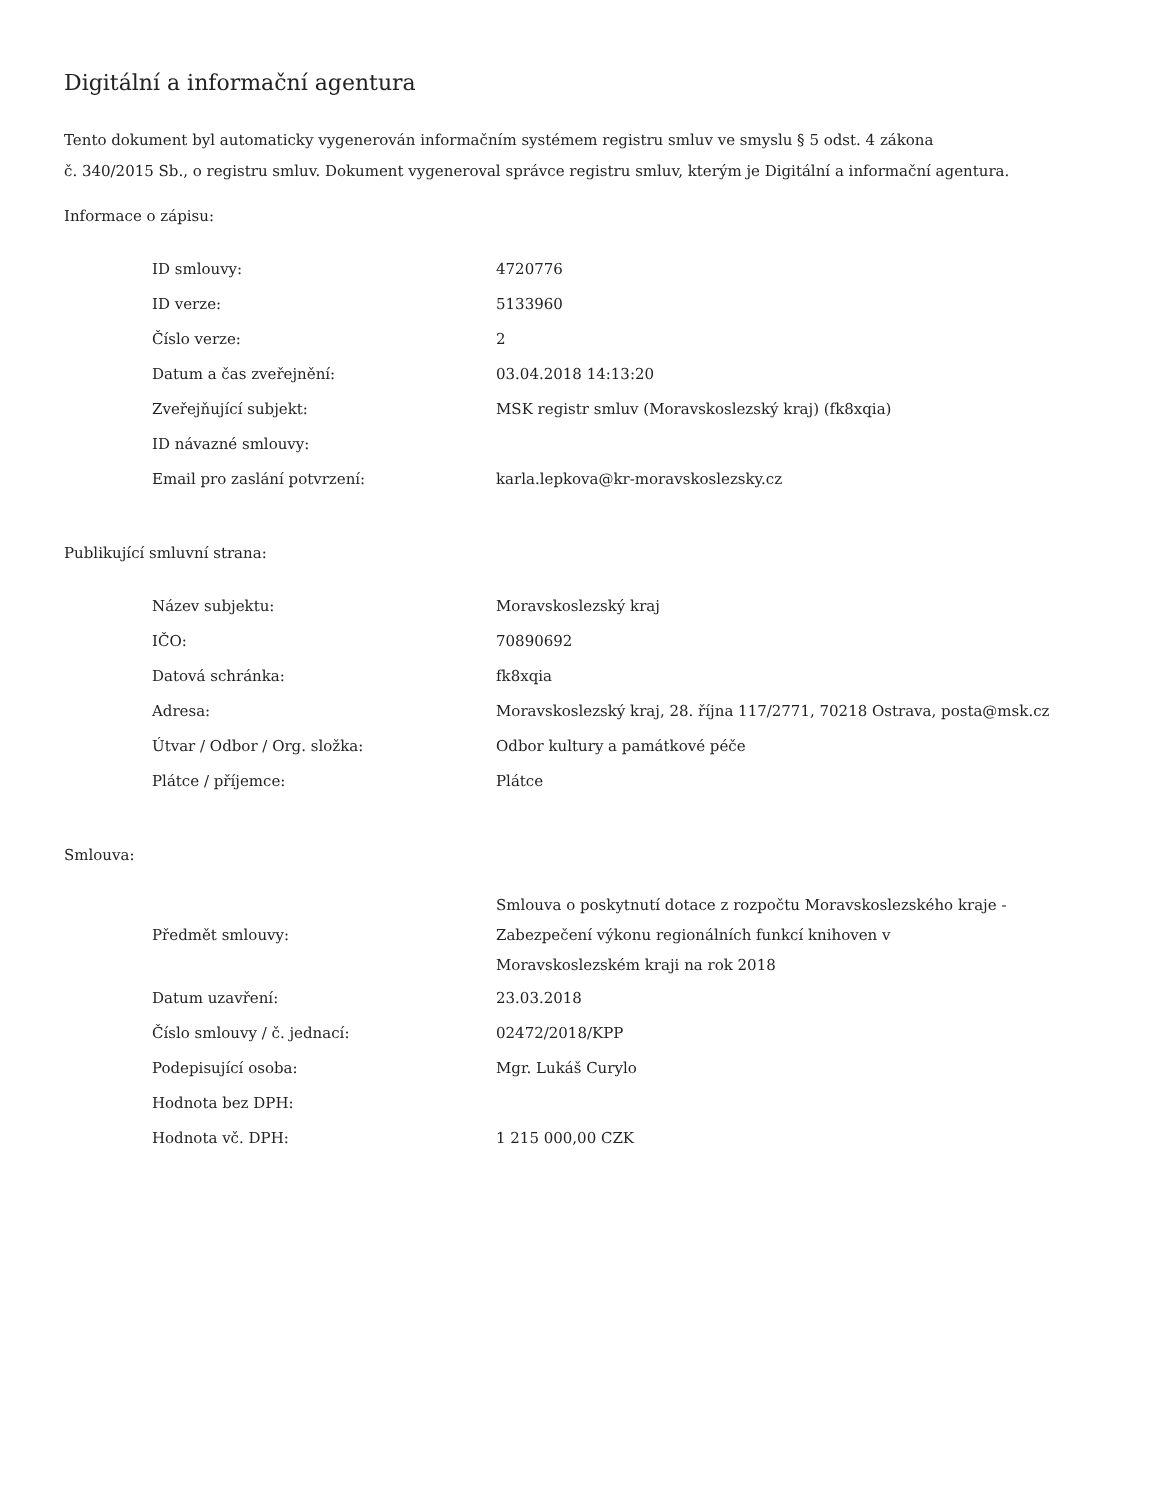Digitální a informační agentura
Tento dokument byl automaticky vygenerován informačním systémem registru smluv ve smyslu § 5 odst. 4 zákona
č. 340/2015 Sb., o registru smluv. Dokument vygeneroval správce registru smluv, kterým je Digitální a informační agentura.
Informace o zápisu:
| ID smlouvy: | 4720776 |
| ID verze: | 5133960 |
| Číslo verze: | 2 |
| Datum a čas zveřejnění: | 03.04.2018 14:13:20 |
| Zveřejňující subjekt: | MSK registr smluv (Moravskoslezský kraj) (fk8xqia) |
| ID návazné smlouvy: | |
| Email pro zaslání potvrzení: | karla.lepkova@kr-moravskoslezsky.cz |
Publikující smluvní strana:
| Název subjektu: | Moravskoslezský kraj |
| IČO: | 70890692 |
| Datová schránka: | fk8xqia |
| Adresa: | Moravskoslezský kraj, 28. října 117/2771, 70218 Ostrava, posta@msk.cz |
| Útvar / Odbor / Org. složka: | Odbor kultury a památkové péče |
| Plátce / příjemce: | Plátce |
Smlouva:
| Předmět smlouvy: | Smlouva o poskytnutí dotace z rozpočtu Moravskoslezského kraje - Zabezpečení výkonu regionálních funkcí knihoven v Moravskoslezském kraji na rok 2018 |
| Datum uzavření: | 23.03.2018 |
| Číslo smlouvy / č. jednací: | 02472/2018/KPP |
| Podepisující osoba: | Mgr. Lukáš Curylo |
| Hodnota bez DPH: | |
| Hodnota vč. DPH: | 1 215 000,00 CZK |